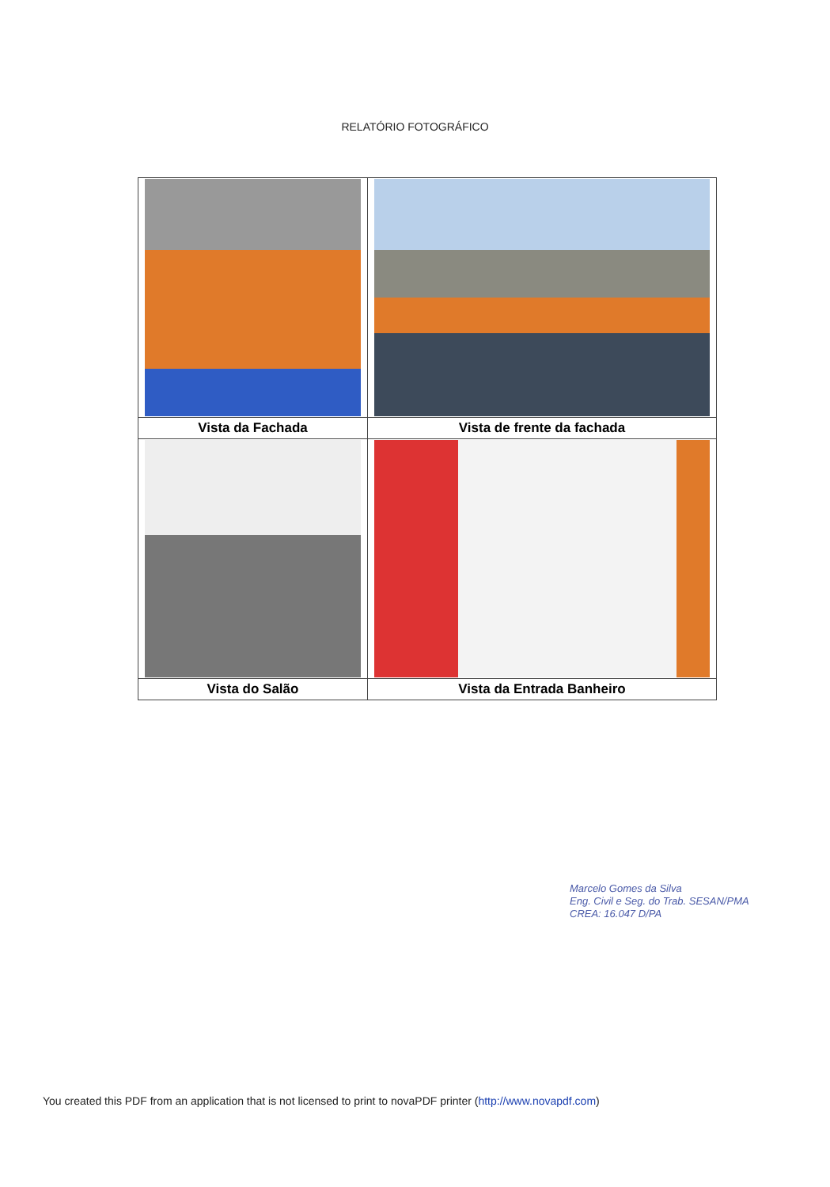RELATÓRIO FOTOGRÁFICO
| Vista da Fachada | Vista de frente da fachada |
| Vista do Salão | Vista da Entrada Banheiro |
Marcelo Gomes da Silva
Eng. Civil e Seg. do Trab. SESAN/PMA
CREA: 16.047 D/PA
You created this PDF from an application that is not licensed to print to novaPDF printer (http://www.novapdf.com)